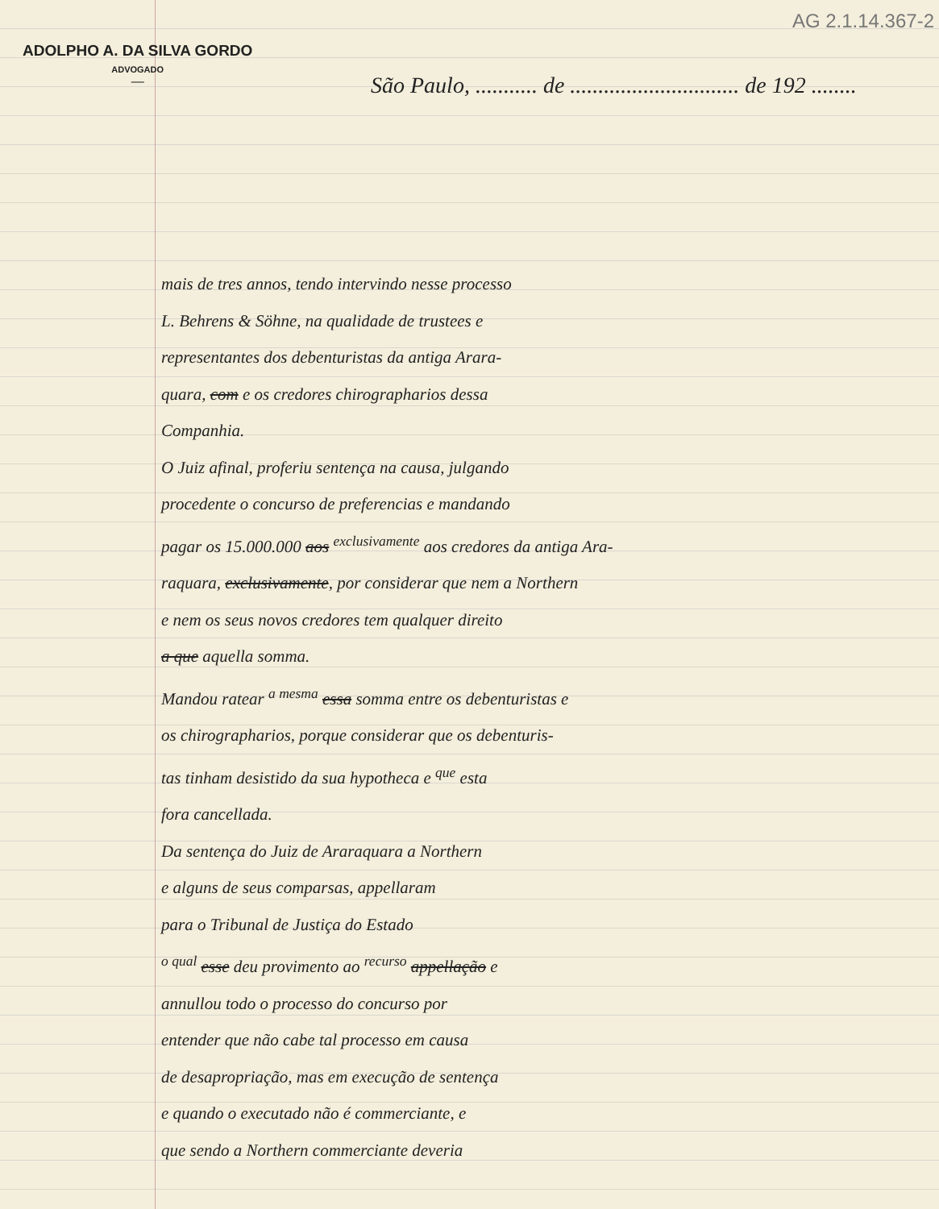AG 2.1.14.367-2
ADOLPHO A. DA SILVA GORDO
ADVOGADO
—
São Paulo, ........... de .............................. de 192 ........
mais de tres annos, tendo intervindo nesse processo
L. Behrens & Söhne, na qualidade de trustees e
representantes dos debenturistas da antiga Arara-
quara, com e os credores chirographarios dessa
Companhia.
O Juiz afinal, proferiu sentença na causa, julgando
procedente o concurso de preferencias e mandando
pagar os 15.000.000 aos <sup>exclusivamente</sup> aos credores da antiga Ara-
raquara, exclusivamente, por considerar que nem a Northern
e nem os seus novos credores tem qualquer direito
a que aquella somma.
Mandou ratear <sup>a mesma</sup> essa somma entre os debenturistas e
os chirographarios, porque considerar que os debenturis-
tas tinham desistido da sua hypotheca e <sup>que</sup> esta
fora cancellada.
Da sentença do Juiz de Araraquara a Northern
e alguns de seus comparsas, appellaram
para o Tribunal de Justiça do Estado
<sup>o qual</sup> esse deu provimento ao <sup>recurso</sup> appellação e
annullou todo o processo do concurso por
entender que não cabe tal processo em causa
de desapropriação, mas em execução de sentença
e quando o executado não é commerciante, e
que sendo a Northern commerciante deveria